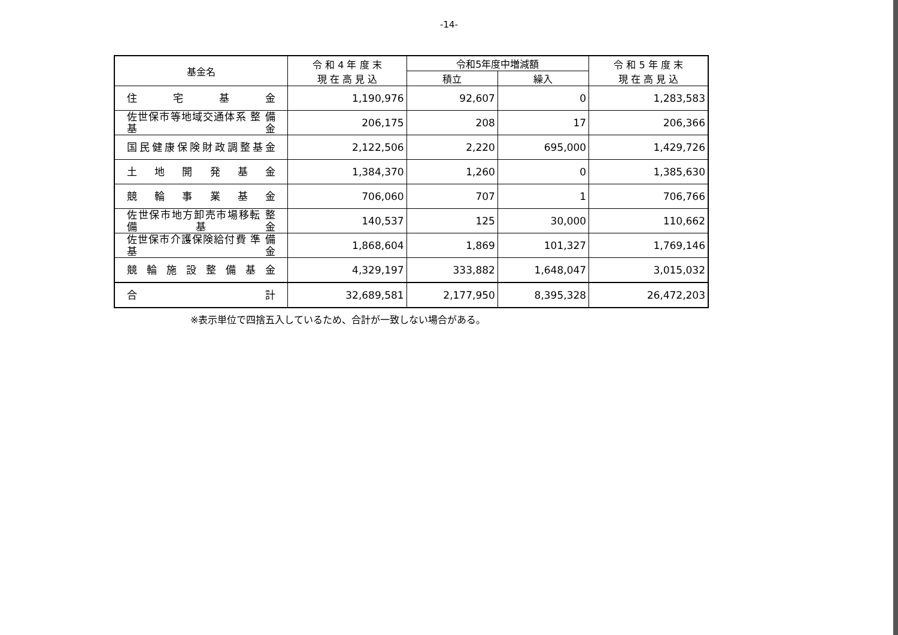-14-
| 基金名 | 令 和 4 年 度 末 現 在 高 見 込 | 令和5年度中増減額 | | 令 和 5 年 度 末 現 在 高 見 込 |
| --- | --- | --- | --- | --- |
| | | 積立 | 繰入 | |
| 住 宅 基 金 | 1,190,976 | 92,607 | 0 | 1,283,583 |
| 佐世保市等地域交通体系 整 備 基 金 | 206,175 | 208 | 17 | 206,366 |
| 国民健康保険財政調整基金 | 2,122,506 | 2,220 | 695,000 | 1,429,726 |
| 土 地 開 発 基 金 | 1,384,370 | 1,260 | 0 | 1,385,630 |
| 競 輪 事 業 基 金 | 706,060 | 707 | 1 | 706,766 |
| 佐世保市地方卸売市場移転 整 備 基 金 | 140,537 | 125 | 30,000 | 110,662 |
| 佐世保市介護保険給付費 準 備 基 金 | 1,868,604 | 1,869 | 101,327 | 1,769,146 |
| 競 輪 施 設 整 備 基 金 | 4,329,197 | 333,882 | 1,648,047 | 3,015,032 |
| 合 計 | 32,689,581 | 2,177,950 | 8,395,328 | 26,472,203 |
※表示単位で四捨五入しているため、合計が一致しない場合がある。